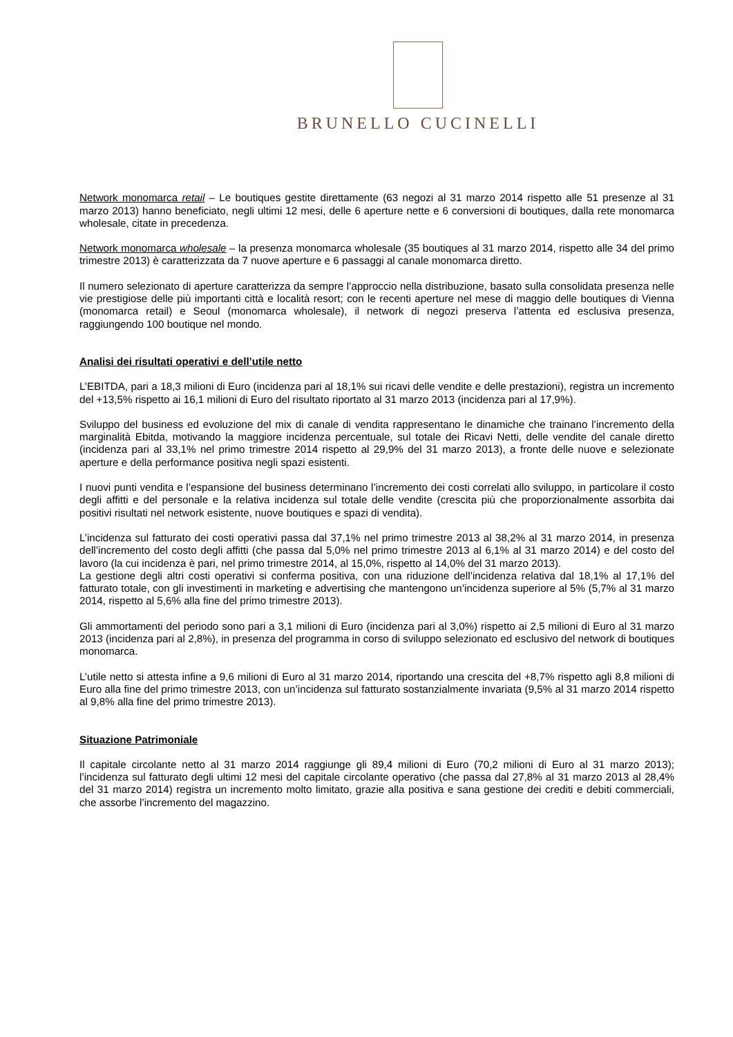BRUNELLO CUCINELLI
Network monomarca retail – Le boutiques gestite direttamente (63 negozi al 31 marzo 2014 rispetto alle 51 presenze al 31 marzo 2013) hanno beneficiato, negli ultimi 12 mesi, delle 6 aperture nette e 6 conversioni di boutiques, dalla rete monomarca wholesale, citate in precedenza.
Network monomarca wholesale – la presenza monomarca wholesale (35 boutiques al 31 marzo 2014, rispetto alle 34 del primo trimestre 2013) è caratterizzata da 7 nuove aperture e 6 passaggi al canale monomarca diretto.
Il numero selezionato di aperture caratterizza da sempre l’approccio nella distribuzione, basato sulla consolidata presenza nelle vie prestigiose delle più importanti città e località resort; con le recenti aperture nel mese di maggio delle boutiques di Vienna (monomarca retail) e Seoul (monomarca wholesale), il network di negozi preserva l’attenta ed esclusiva presenza, raggiungendo 100 boutique nel mondo.
Analisi dei risultati operativi e dell’utile netto
L’EBITDA, pari a 18,3 milioni di Euro (incidenza pari al 18,1% sui ricavi delle vendite e delle prestazioni), registra un incremento del +13,5% rispetto ai 16,1 milioni di Euro del risultato riportato al 31 marzo 2013 (incidenza pari al 17,9%).
Sviluppo del business ed evoluzione del mix di canale di vendita rappresentano le dinamiche che trainano l’incremento della marginalità Ebitda, motivando la maggiore incidenza percentuale, sul totale dei Ricavi Netti, delle vendite del canale diretto (incidenza pari al 33,1% nel primo trimestre 2014 rispetto al 29,9% del 31 marzo 2013), a fronte delle nuove e selezionate aperture e della performance positiva negli spazi esistenti.
I nuovi punti vendita e l’espansione del business determinano l’incremento dei costi correlati allo sviluppo, in particolare il costo degli affitti e del personale e la relativa incidenza sul totale delle vendite (crescita più che proporzionalmente assorbita dai positivi risultati nel network esistente, nuove boutiques e spazi di vendita).
L’incidenza sul fatturato dei costi operativi passa dal 37,1% nel primo trimestre 2013 al 38,2% al 31 marzo 2014, in presenza dell’incremento del costo degli affitti (che passa dal 5,0% nel primo trimestre 2013 al 6,1% al 31 marzo 2014) e del costo del lavoro (la cui incidenza è pari, nel primo trimestre 2014, al 15,0%, rispetto al 14,0% del 31 marzo 2013).
La gestione degli altri costi operativi si conferma positiva, con una riduzione dell’incidenza relativa dal 18,1% al 17,1% del fatturato totale, con gli investimenti in marketing e advertising che mantengono un’incidenza superiore al 5% (5,7% al 31 marzo 2014, rispetto al 5,6% alla fine del primo trimestre 2013).
Gli ammortamenti del periodo sono pari a 3,1 milioni di Euro (incidenza pari al 3,0%) rispetto ai 2,5 milioni di Euro al 31 marzo 2013 (incidenza pari al 2,8%), in presenza del programma in corso di sviluppo selezionato ed esclusivo del network di boutiques monomarca.
L’utile netto si attesta infine a 9,6 milioni di Euro al 31 marzo 2014, riportando una crescita del +8,7% rispetto agli 8,8 milioni di Euro alla fine del primo trimestre 2013, con un’incidenza sul fatturato sostanzialmente invariata (9,5% al 31 marzo 2014 rispetto al 9,8% alla fine del primo trimestre 2013).
Situazione Patrimoniale
Il capitale circolante netto al 31 marzo 2014 raggiunge gli 89,4 milioni di Euro (70,2 milioni di Euro al 31 marzo 2013); l’incidenza sul fatturato degli ultimi 12 mesi del capitale circolante operativo (che passa dal 27,8% al 31 marzo 2013 al 28,4% del 31 marzo 2014) registra un incremento molto limitato, grazie alla positiva e sana gestione dei crediti e debiti commerciali, che assorbe l’incremento del magazzino.